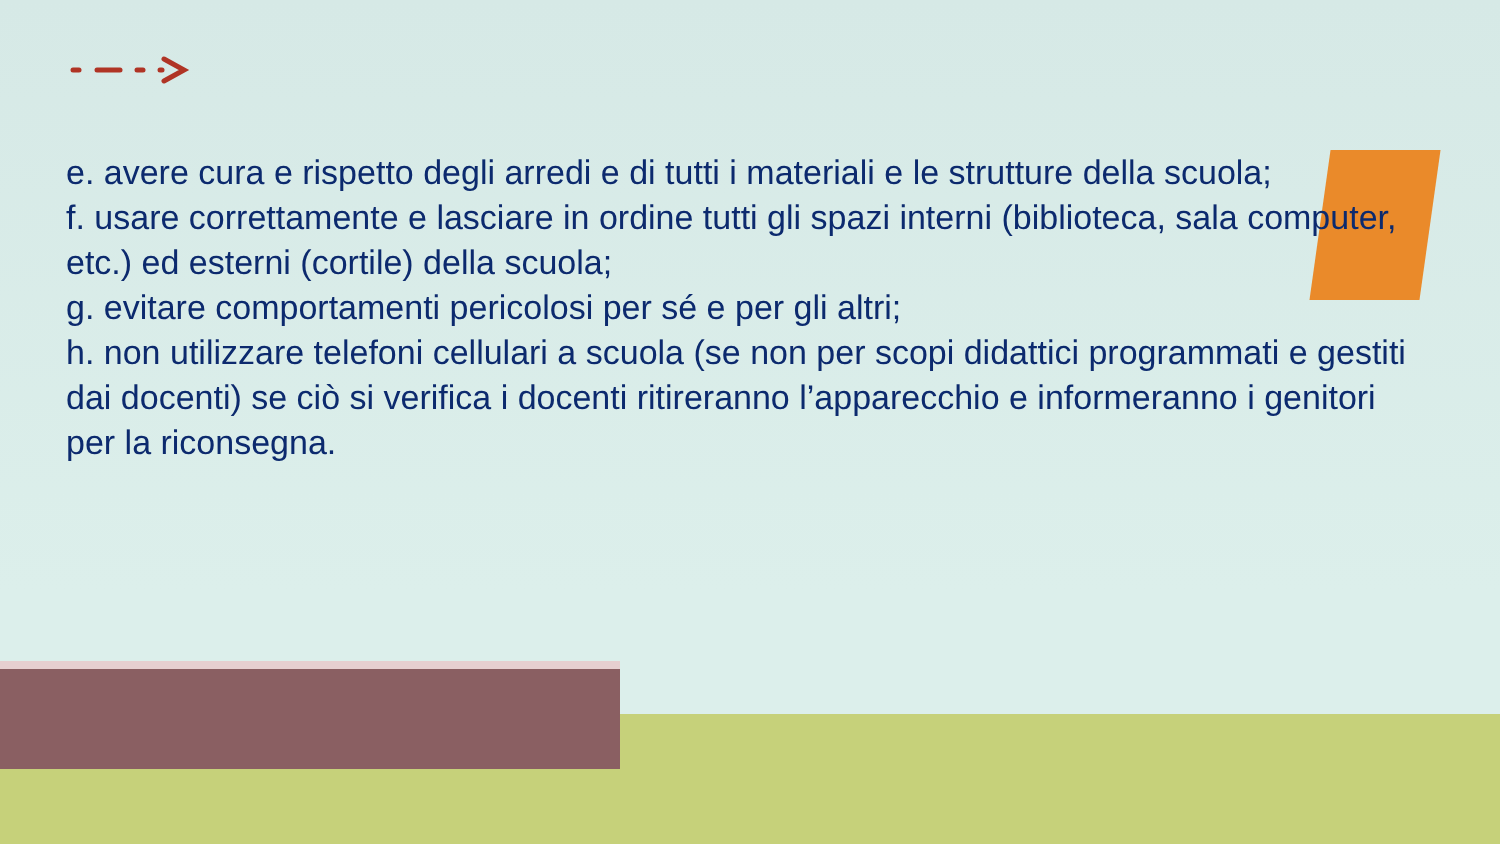e. avere cura e rispetto degli arredi e di tutti i materiali e le strutture della scuola;
f. usare correttamente e lasciare in ordine tutti gli spazi interni (biblioteca, sala computer, etc.) ed esterni (cortile) della scuola;
g. evitare comportamenti pericolosi per sé e per gli altri;
h. non utilizzare telefoni cellulari a scuola (se non per scopi didattici programmati e gestiti dai docenti) se ciò si verifica i docenti ritireranno l’apparecchio e informeranno i genitori per la riconsegna.